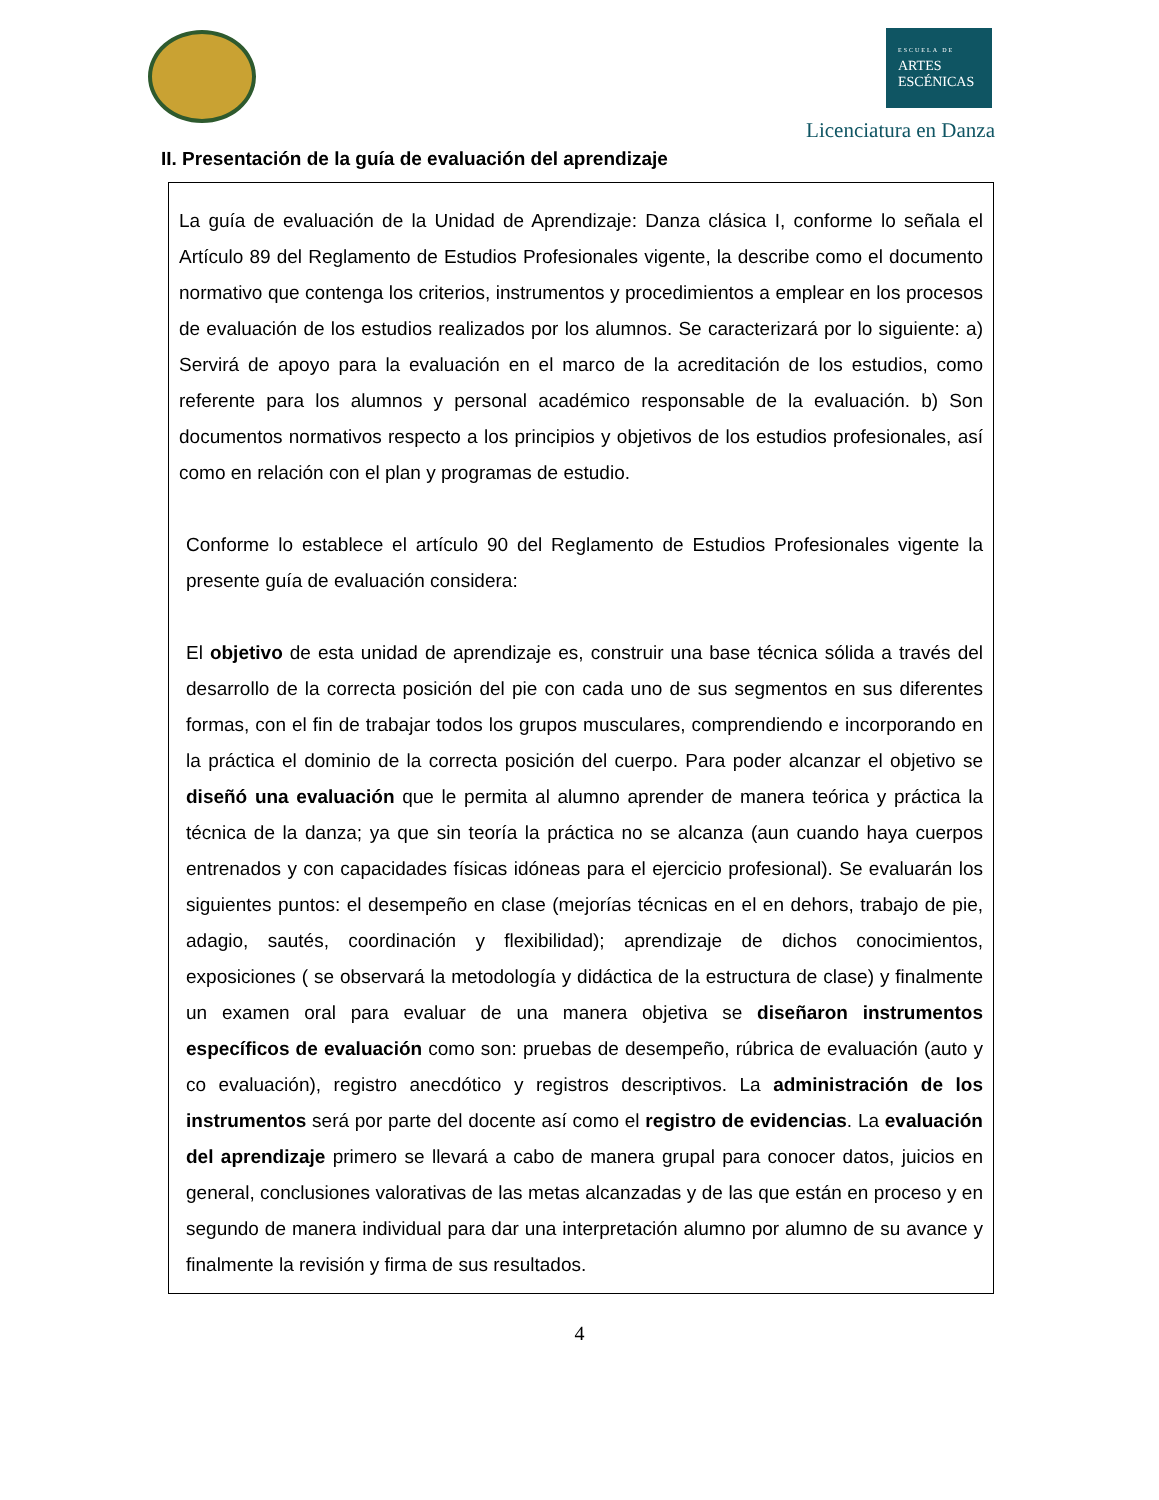ESCUELA DE
ARTES
ESCÉNICAS
Licenciatura en Danza
II. Presentación de la guía de evaluación del aprendizaje
La guía de evaluación de la Unidad de Aprendizaje: Danza clásica I, conforme lo señala el Artículo 89 del Reglamento de Estudios Profesionales vigente, la describe como el documento normativo que contenga los criterios, instrumentos y procedimientos a emplear en los procesos de evaluación de los estudios realizados por los alumnos. Se caracterizará por lo siguiente: a) Servirá de apoyo para la evaluación en el marco de la acreditación de los estudios, como referente para los alumnos y personal académico responsable de la evaluación. b) Son documentos normativos respecto a los principios y objetivos de los estudios profesionales, así como en relación con el plan y programas de estudio.
Conforme lo establece el artículo 90 del Reglamento de Estudios Profesionales vigente la presente guía de evaluación considera:
El objetivo de esta unidad de aprendizaje es, construir una base técnica sólida a través del desarrollo de la correcta posición del pie con cada uno de sus segmentos en sus diferentes formas, con el fin de trabajar todos los grupos musculares, comprendiendo e incorporando en la práctica el dominio de la correcta posición del cuerpo. Para poder alcanzar el objetivo se diseñó una evaluación que le permita al alumno aprender de manera teórica y práctica la técnica de la danza; ya que sin teoría la práctica no se alcanza (aun cuando haya cuerpos entrenados y con capacidades físicas idóneas para el ejercicio profesional). Se evaluarán los siguientes puntos: el desempeño en clase (mejorías técnicas en el en dehors, trabajo de pie, adagio, sautés, coordinación y flexibilidad); aprendizaje de dichos conocimientos, exposiciones ( se observará la metodología y didáctica de la estructura de clase) y finalmente un examen oral para evaluar de una manera objetiva se diseñaron instrumentos específicos de evaluación como son: pruebas de desempeño, rúbrica de evaluación (auto y co evaluación), registro anecdótico y registros descriptivos. La administración de los instrumentos será por parte del docente así como el registro de evidencias. La evaluación del aprendizaje primero se llevará a cabo de manera grupal para conocer datos, juicios en general, conclusiones valorativas de las metas alcanzadas y de las que están en proceso y en segundo de manera individual para dar una interpretación alumno por alumno de su avance y finalmente la revisión y firma de sus resultados.
4